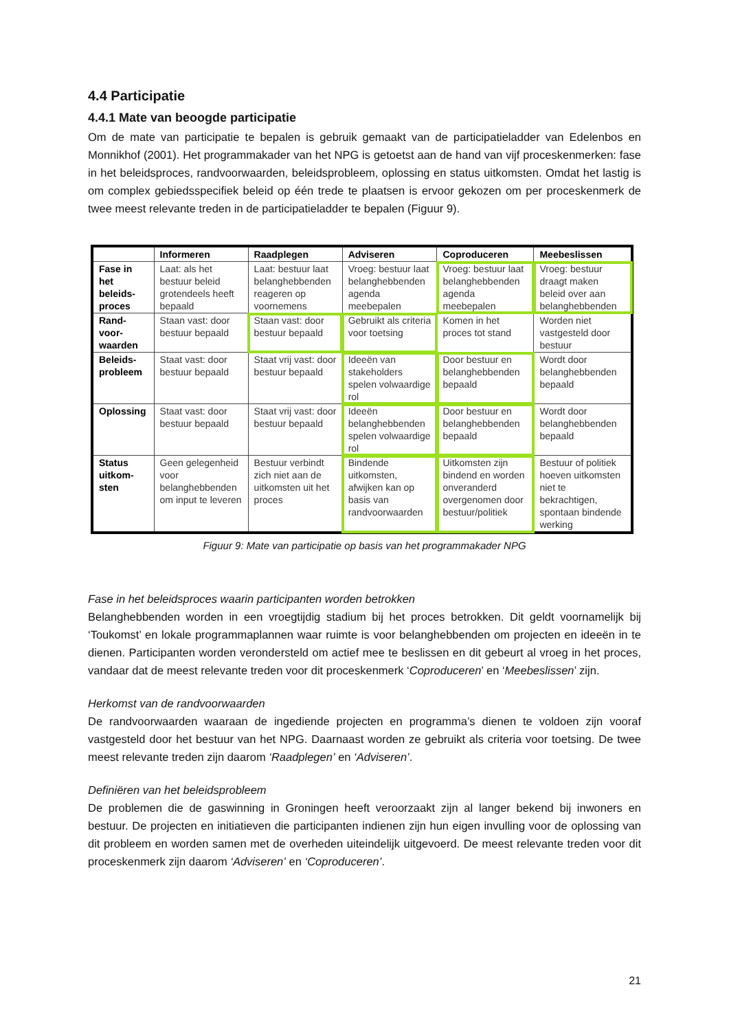4.4 Participatie
4.4.1 Mate van beoogde participatie
Om de mate van participatie te bepalen is gebruik gemaakt van de participatieladder van Edelenbos en Monnikhof (2001). Het programmakader van het NPG is getoetst aan de hand van vijf proceskenmerken: fase in het beleidsproces, randvoorwaarden, beleidsprobleem, oplossing en status uitkomsten. Omdat het lastig is om complex gebiedsspecifiek beleid op één trede te plaatsen is ervoor gekozen om per proceskenmerk de twee meest relevante treden in de participatieladder te bepalen (Figuur 9).
| | Informeren | Raadplegen | Adviseren | Coproduceren | Meebeslissen |
| --- | --- | --- | --- | --- | --- |
| Fase in het beleids-proces | Laat: als het bestuur beleid grotendeels heeft bepaald | Laat: bestuur laat belanghebbenden reageren op voornemens | Vroeg: bestuur laat belanghebbenden agenda meebepalen | Vroeg: bestuur laat belanghebbenden agenda meebepalen | Vroeg: bestuur draagt maken beleid over aan belanghebbenden |
| Rand-voor-waarden | Staan vast: door bestuur bepaald | Staan vast: door bestuur bepaald | Gebruikt als criteria voor toetsing | Komen in het proces tot stand | Worden niet vastgesteld door bestuur |
| Beleids-probleem | Staat vast: door bestuur bepaald | Staat vrij vast: door bestuur bepaald | Ideeën van stakeholders spelen volwaardige rol | Door bestuur en belanghebbenden bepaald | Wordt door belanghebbenden bepaald |
| Oplossing | Staat vast: door bestuur bepaald | Staat vrij vast: door bestuur bepaald | Ideeën belanghebbenden spelen volwaardige rol | Door bestuur en belanghebbenden bepaald | Wordt door belanghebbenden bepaald |
| Status uitkom-sten | Geen gelegenheid voor belanghebbenden om input te leveren | Bestuur verbindt zich niet aan de uitkomsten uit het proces | Bindende uitkomsten, afwijken kan op basis van randvoorwaarden | Uitkomsten zijn bindend en worden onveranderd overgenomen door bestuur/politiek | Bestuur of politiek hoeven uitkomsten niet te bekrachtigen, spontaan bindende werking |
Figuur 9: Mate van participatie op basis van het programmakader NPG
Fase in het beleidsproces waarin participanten worden betrokken
Belanghebbenden worden in een vroegtijdig stadium bij het proces betrokken. Dit geldt voornamelijk bij ‘Toukomst’ en lokale programmaplannen waar ruimte is voor belanghebbenden om projecten en ideeën in te dienen. Participanten worden verondersteld om actief mee te beslissen en dit gebeurt al vroeg in het proces, vandaar dat de meest relevante treden voor dit proceskenmerk ‘Coproduceren’ en ‘Meebeslissen’ zijn.
Herkomst van de randvoorwaarden
De randvoorwaarden waaraan de ingediende projecten en programma’s dienen te voldoen zijn vooraf vastgesteld door het bestuur van het NPG. Daarnaast worden ze gebruikt als criteria voor toetsing. De twee meest relevante treden zijn daarom ‘Raadplegen’ en ‘Adviseren’.
Definiëren van het beleidsprobleem
De problemen die de gaswinning in Groningen heeft veroorzaakt zijn al langer bekend bij inwoners en bestuur. De projecten en initiatieven die participanten indienen zijn hun eigen invulling voor de oplossing van dit probleem en worden samen met de overheden uiteindelijk uitgevoerd. De meest relevante treden voor dit proceskenmerk zijn daarom ‘Adviseren’ en ‘Coproduceren’.
21